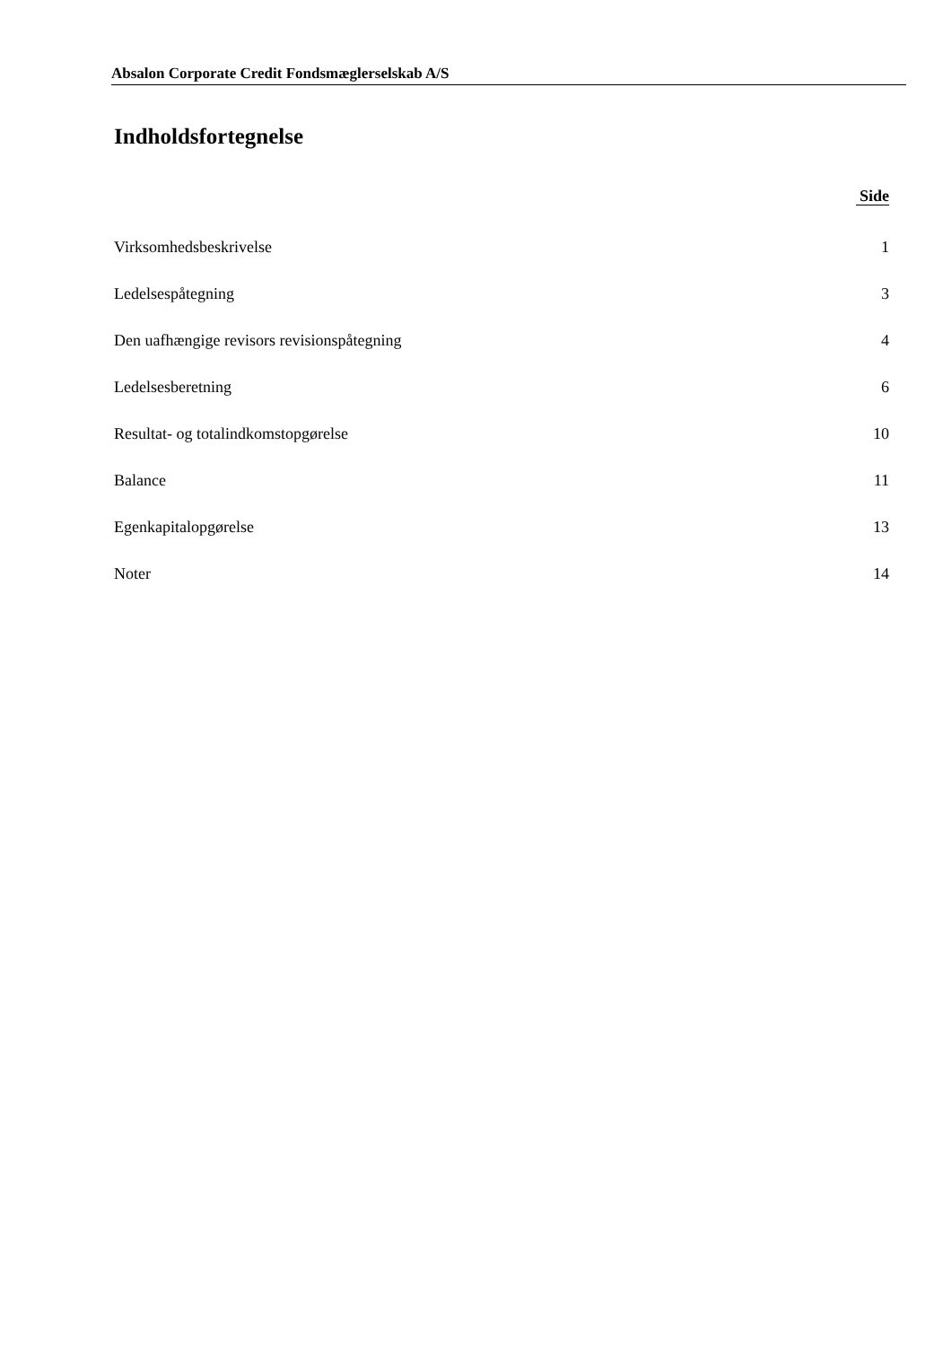Absalon Corporate Credit Fondsmæglerselskab A/S
Indholdsfortegnelse
Side
Virksomhedsbeskrivelse 1
Ledelsespåtegning 3
Den uafhængige revisors revisionspåtegning 4
Ledelsesberetning 6
Resultat- og totalindkomstopgørelse 10
Balance 11
Egenkapitalopgørelse 13
Noter 14